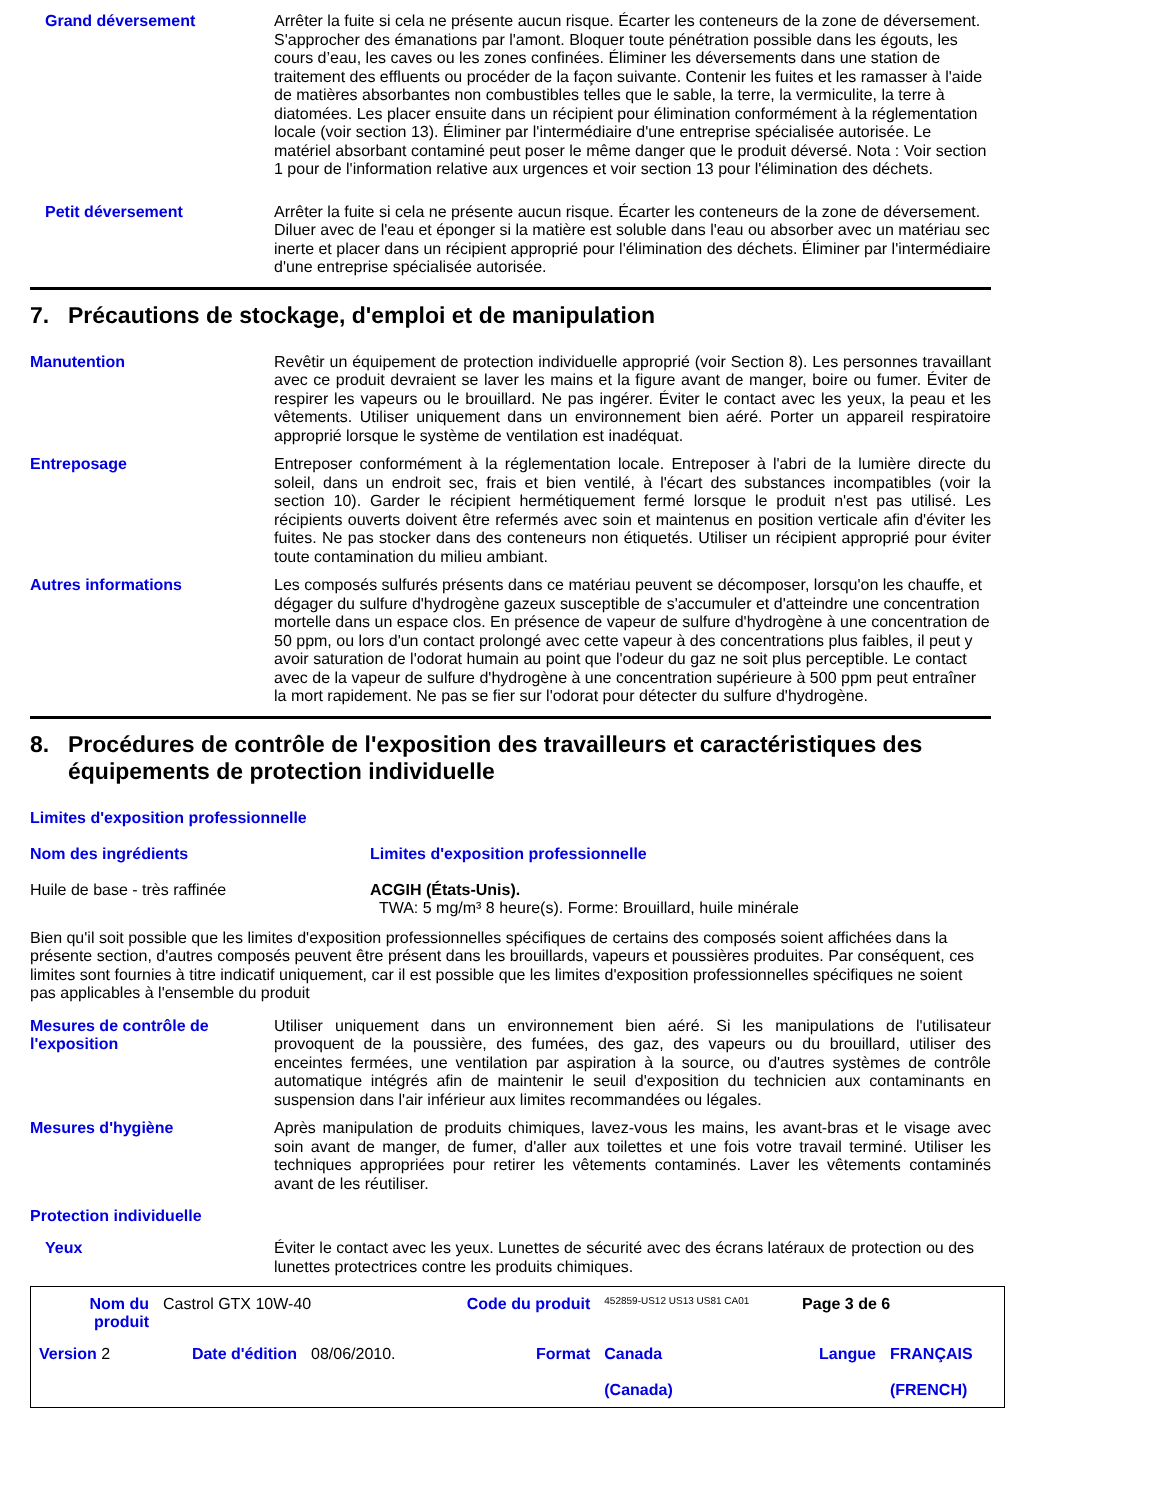Grand déversement Arrêter la fuite si cela ne présente aucun risque. Écarter les conteneurs de la zone de déversement. S'approcher des émanations par l'amont. Bloquer toute pénétration possible dans les égouts, les cours d’eau, les caves ou les zones confinées. Éliminer les déversements dans une station de traitement des effluents ou procéder de la façon suivante. Contenir les fuites et les ramasser à l'aide de matières absorbantes non combustibles telles que le sable, la terre, la vermiculite, la terre à diatomées. Les placer ensuite dans un récipient pour élimination conformément à la réglementation locale (voir section 13). Éliminer par l'intermédiaire d'une entreprise spécialisée autorisée. Le matériel absorbant contaminé peut poser le même danger que le produit déversé. Nota : Voir section 1 pour de l'information relative aux urgences et voir section 13 pour l'élimination des déchets.
Petit déversement Arrêter la fuite si cela ne présente aucun risque. Écarter les conteneurs de la zone de déversement. Diluer avec de l'eau et éponger si la matière est soluble dans l'eau ou absorber avec un matériau sec inerte et placer dans un récipient approprié pour l'élimination des déchets. Éliminer par l'intermédiaire d'une entreprise spécialisée autorisée.
7. Précautions de stockage, d'emploi et de manipulation
Manutention Revêtir un équipement de protection individuelle approprié (voir Section 8). Les personnes travaillant avec ce produit devraient se laver les mains et la figure avant de manger, boire ou fumer. Éviter de respirer les vapeurs ou le brouillard. Ne pas ingérer. Éviter le contact avec les yeux, la peau et les vêtements. Utiliser uniquement dans un environnement bien aéré. Porter un appareil respiratoire approprié lorsque le système de ventilation est inadéquat.
Entreposage Entreposer conformément à la réglementation locale. Entreposer à l'abri de la lumière directe du soleil, dans un endroit sec, frais et bien ventilé, à l'écart des substances incompatibles (voir la section 10). Garder le récipient hermétiquement fermé lorsque le produit n'est pas utilisé. Les récipients ouverts doivent être refermés avec soin et maintenus en position verticale afin d'éviter les fuites. Ne pas stocker dans des conteneurs non étiquetés. Utiliser un récipient approprié pour éviter toute contamination du milieu ambiant.
Autres informations Les composés sulfurés présents dans ce matériau peuvent se décomposer, lorsqu'on les chauffe, et dégager du sulfure d'hydrogène gazeux susceptible de s'accumuler et d'atteindre une concentration mortelle dans un espace clos. En présence de vapeur de sulfure d'hydrogène à une concentration de 50 ppm, ou lors d'un contact prolongé avec cette vapeur à des concentrations plus faibles, il peut y avoir saturation de l'odorat humain au point que l'odeur du gaz ne soit plus perceptible. Le contact avec de la vapeur de sulfure d'hydrogène à une concentration supérieure à 500 ppm peut entraîner la mort rapidement. Ne pas se fier sur l'odorat pour détecter du sulfure d'hydrogène.
8. Procédures de contrôle de l'exposition des travailleurs et caractéristiques des équipements de protection individuelle
Limites d'exposition professionnelle
| Nom des ingrédients | Limites d'exposition professionnelle |
| --- | --- |
| Huile de base - très raffinée | ACGIH (États-Unis). TWA: 5 mg/m³ 8 heure(s). Forme: Brouillard, huile minérale |
Bien qu'il soit possible que les limites d'exposition professionnelles spécifiques de certains des composés soient affichées dans la présente section, d'autres composés peuvent être présent dans les brouillards, vapeurs et poussières produites. Par conséquent, ces limites sont fournies à titre indicatif uniquement, car il est possible que les limites d'exposition professionnelles spécifiques ne soient pas applicables à l'ensemble du produit
Mesures de contrôle de l'exposition
Utiliser uniquement dans un environnement bien aéré. Si les manipulations de l'utilisateur provoquent de la poussière, des fumées, des gaz, des vapeurs ou du brouillard, utiliser des enceintes fermées, une ventilation par aspiration à la source, ou d'autres systèmes de contrôle automatique intégrés afin de maintenir le seuil d'exposition du technicien aux contaminants en suspension dans l'air inférieur aux limites recommandées ou légales.
Mesures d'hygiène Après manipulation de produits chimiques, lavez-vous les mains, les avant-bras et le visage avec soin avant de manger, de fumer, d'aller aux toilettes et une fois votre travail terminé. Utiliser les techniques appropriées pour retirer les vêtements contaminés. Laver les vêtements contaminés avant de les réutiliser.
Protection individuelle
Yeux Éviter le contact avec les yeux. Lunettes de sécurité avec des écrans latéraux de protection ou des lunettes protectrices contre les produits chimiques.
| Nom du produit | Castrol GTX 10W-40 | | Code du produit | 452859-US12 US13 US81 CA01 | Page 3 de 6 | |
| Version 2 | Date d'édition | 08/06/2010. | Format | Canada (Canada) | Langue | FRANÇAIS (FRENCH) |